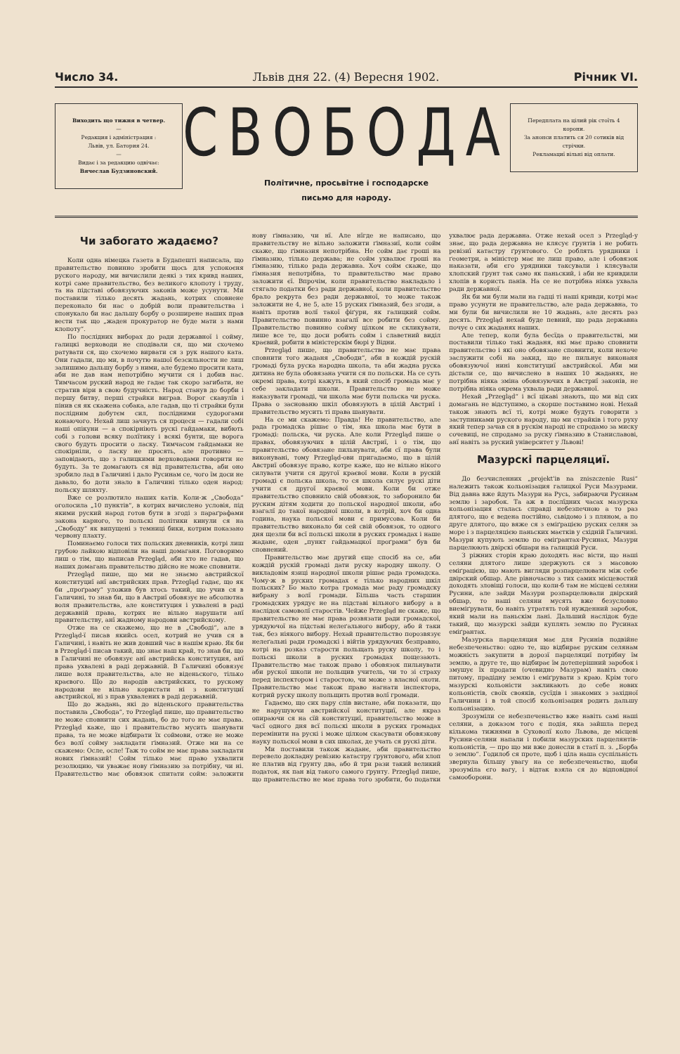Число 34. Львів дня 22. (4) Вересня 1902. Річник VI.
Виходить що тижня в четвер.
—
Редакция і адміністрация :
Львів, ул. Батория 24.
—
Видає і за редакцию одвічає:
Вячеслав Будзиновский.
СВОБОДА
Політичне, просьвітне і господарске
письмо для народу.
Передплата на цілий рік стоїть 4 корони.
За анонси платить ся 20 сотиків від стрічки.
Рекламациї вільні від оплати.
Чи забогато жадаємо?
Коли одна німецка ґазета в Будапешті написала, що правительство повинно зробити щось для успокоєня руского народу, ми вичислили деякі з тих кривд наших, котрі саме правительство, без великого клопоту і труду, та на підставі обовязуючих законів може усунути. Ми поставили тілько десять жадань, котрих сповнене переконало би нас о добрій воли правительства і спонукало би нас дальшу борбу о розширене наших прав вести так що „жаден прокуратор не буде мати з нами клопоту“.
По послідних виборах до ради державної і сойму, галицкі верховоди не сподівали ся, що ми схочемо ратувати ся, що схочемо вирвати ся з рук нашого ката. Они гадали, що ми, в почутю нашої безсильности не лиш залишимо дальшу борбу з ними, але будемо просити ката, аби не дав нам непотрібно мучити ся і добив нас. Тимчасом руский народ не гадає так скоро загибати, не стратив віри в свою будучність. Народ станув до борби і першу битву, перші страйки виграв. Ворог скавулїв і пінив ся як скажена собака, але гадав, що ті страйки були послідним добутєм сил, послідними судорогами конаючого. Нехай лиш зачнуть ся процеси — гадали собі наші опікуни — а спокірніють рускі гайдамаки, вибють собі з голови всяку полїтику і всякі бунти, ще ворога свого будуть просити о ласку. Тимчасом гайдамаки не спокірніли, о ласку не просять, але противно — заповідають, що з галицкими верховодами говорити не будуть. За те домагають ся від правительства, аби оно зробило лад в Галичині і дало Русинам се, чого їм доси не давало, бо доти знало в Галичині тілько оден народ: польску шляхту.
Вже се розлютило наших катів. Коли-ж „Свобода“ оголосила „10 пунктів“, в котрих вичислено условія, під якими руский народ готов бути в згоді з параґрафами закона карного, то польскі політики кинули ся на „Свободу“ як випущені з темниці бики, котрим показано червону плахту.
Поминаємо голоси тих польских дневників, котрі лиш грубою лайкою відповіли на наші домаганя. Поговоримо лиш о тім, що написав Przegląd, аби хто не гадав, що наших домагань правительство дійсно не може сповнити.
Przegląd пише, що ми не знаємо австрийскої конституциї анї австрийских прав. Przegląd гадає, що як би „проґраму“ уложив був хтось такий, що учив ся в Галичині, то знав би, що в Австриї обовязує не абсолютна воля правительства, але конституция і ухвалені в раді державній права, котрих не вільно нарушати анї правительству, анї жадному народови австрийскому.
Отже на се скажемо, що не в „Свободі“, але в Przegląd-ї писав якийсь осел, котрий не учив ся в Галичині, і навіть не жив довший час в нашім краю. Як би в Przegląd-ї писав такий, що знає наш край, то знав би, що в Галичині не обовязує анї австрийска конституция, анї права ухвалені в раді державній. В Галичині обовязує лише воля правительства, але не віденьского, тілько краєвого. Що до народів австрийских, то рускому народови не вільно користати ні з конституциї австрийскої, ні з прав ухвалених в раді державній.
Що до жадань, які до віденьского правительства поставила „Свобода“, то Przegląd пише, що правительство не може сповнити сих жадань, бо до того не має права. Przegląd каже, що і правительство мусить шанувати права, та не може відбирати їх соймови, отже не може без волї сойму закладати ґімназий. Отже ми на се скажемо: Осле, осле! Таж то сойм не має права закладати нових ґімназий! Сойм тілько має право ухвалити резолюцию, чи уважає нову ґімназию за потрібну, чи ні. Правительство має обовязок спитати сойм: заложити нову ґімназию, чи нї. Але нїгде не написано, що правительству не вільно заложити ґімназиї, коли сойм скаже, що ґімназия непотрібна. Не сойм дає гроші на ґімназию, тілько держава; не сойм ухвалює гроші на ґімназию, тілько рада державна. Хоч сойм скаже, що ґімназия непотрібна, то правительство має право заложити єї. Впрочім, коли правительство накладало і стягало податки без ради державної, коли правительство брало рекрута без ради державної, то може також заложити не 4, не 5, але 15 руских ґімназий, без згоди, а навіть против волї такої фіґури, як галицкий сойм. Правительство повинно взагалї все робити без сойму. Правительство повинно сойму цілком не скликувати, лише все те, що доси робить сойм і славетний виділ краєвий, робити в міністерскім бюрі у Відни.
Przegląd пише, що правительство не має права сповнити того жаданя „Свободи“, аби в кождій рускій громаді була руска народна школа, та аби жадна руска дитина не була обовязана учити ся по польски. На се суть окремі права, котрі кажуть, в який спосіб громада має у себе закладати школи. Правительство не може наказувати громаді, чи школа має бути польска чи руска. Права о заснованю шкіл обовязують в цілій Австриї і правительство мусить ті права шанувати.
На се ми скажемо: Правда! Не правительство, але рада громадска рішає о тім, яка школа має бути в громаді: польска, чи руска. Але коли Przegląd пише о правах, обовязуючих в цілій Австриї, і о тім, що правительство обовязане пильнувати, аби сї права були виконувані, тому Przegląd-ови пригадаємо, що в цілій Австриї обовязує право, котре каже, що не вільно нікого силувати учити ся другої краєвої мови. Коли в рускій громаді є польска школа, то ся школа силує рускі діти учити ся другої краєвої мови. Коли би отже правительство сповнило свій обовязок, то заборонило би руским дітям ходити до польскої народної школи, або взагалї до такої народної школи, в котрій, хоч би одна година, наука польскої мови є примусова. Коли би правительство виконало би сей свій обовязок, то одного дня щезли би всї польскі школи в руских громадах і наше жаданє, оден „пункт гайдамацкої проґрами“ був би сповнений.
Правительство має другий єще спосіб на се, аби кождій рускій громаді дати руску народну школу. О викладовім язиці народної школи рішає рада громадска. Чому-ж в руских громадах є тілько народних шкіл польских? Бо мало котра громада має раду громадску вибрану з волї громади. Більша часть старшин громадских урядує не на підставі вільного вибору а в наслідок самоволї старостів. Чейже Przegląd не скаже, що правительство не має права розвязати ради громадскої, урядуючої на підставі нелеґального вибору, або й таки так, без ніякого вибору. Нехай правительство порозвязує нелеґальні ради громадскі і війтів урядуючих безправно, котрі на розказ старости польщать руску школу, то і польскі школи в руских громадах пощезають. Правительство має також право і обовязок пильнувати аби рускої школи не польщив учитель, чи то зі страху перед інспектором і старостою, чи може з власної охоти. Правительство має також право нагнати інспектора, котрий руску школу польщить против волї громади.
Гадаємо, що сих пару слів вистане, аби показати, що не нарушуючи австрийскої конституциї, але якраз опираючи ся на сїй конституциї, правительство може в часї одного дня всї польскі школи в руских громадах перемінити на рускі і може цілком скасувати обовязкову науку польскої мови в сих школах, де учать ся рускі діти.
Ми поставили також жаданє, аби правительство перевело докладну ревізию катастру ґрунтового, аби хлоп не платив від ґрунту два, або й три рази такий великий податок, як пан від такого самого ґрунту. Przegląd пише, що правительство не має права того зробити, бо податки ухвалює рада державна. Отже нехай осел з Przegląd-у знає, що рада державна не клясує ґрунтів і не робить ревізиї катастру ґрунтового. Се роблять урядники і ґеометри, а міністер має не лиш право, але і обовязок наказати, аби єго урядники таксували і клясували хлопский ґрунт так само як паньский, і аби не кривдили хлопів в користь панів. На се не потрібна ніяка ухвала ради державної.
Як би ми були мали на гадці ті наші кривди, котрі має право усунути не правительство, але рада державна, то ми були би вичислили не 10 жадань, але десять раз десять. Przegląd нехай буде певний, що рада державна почує о сих жаданях наших.
Але тепер, коли була бесїда о правительстві, ми поставили тілько такі жаданя, які має право сповнити правительство і які оно обовязане сповнити, коли нехоче заслужити собі на закид, що не пильнує виконаня обовязуючої нині конституциї австрийскої. Аби ми дістали се, що вичислено в наших 10 жаданях, не потрібна ніяка зміна обовязуючих в Австриї законів, не потрібна ніяка окрема ухвала ради державної.
Нехай „Przegląd“ і всї цікаві знають, що ми від сих домагань не відступимо, а скорше поставимо нові. Нехай також знають всї ті, котрі може будуть говорити з заступниками руского народу, що ми страйків і того руху який тепер зачав ся в рускім народі не спродамо за миску сочевиці, не спродамо за руску ґімназию в Станиславові, анї навіть за руский університет у Львові!
Мазурскі парцеляциї.
До безчисленних „projekt'ів na zniszczenie Rusi“ належить також кольонізация галицкої Руси Мазурами. Від давна вже йдуть Мазури на Русь, забираючи Русинам землю і заробок. Та аж в послїдних часах мазурска кольонізация сталась справді небезпечною а то раз длятого, що є ведена постійно, сьвідомо і з пляном, а по друге длятого, що вяже ся з еміґрацією руских селян за море і з парцеляцією паньских маєтків у східній Галичині. Мазури купують землю по еміґрантах-Русинах, Мазури парцелюють двірскі обшари на галицкій Руси.
З ріжних сторін краю доходять нас вісти, що наші селяни длятого лише здержують ся з масовою еміґрацією, що мають вигляди розпарцелювати між себе двірский обшар. Але рівночасно з тих самих місцевостий доходять зловіщі голоси, що коли-б там не місцеві селяни Русини, але зайди Мазури розпарцелювали двірский обшар, то наші селяни мусять вже безусловно виеміґрувати, бо навіть утратять той нужденний заробок, який мали на паньскім лані. Дальший наслідок буде такий, що мазурскі зайди куплять землю по Русинах еміґрантах.
Мазурска парцеляция має для Русинів подвійне небезпеченьство: одно те, що відбирає руским селянам можність закупити в дорозї парцеляциї потрібну їм землю, а друге те, що відбирає їм дотеперішний заробок і змушує їх продати (очевидно Мазурам) навіть свою питому, прадідну землю і еміґрувати з краю. Крім того мазурскі кольоністи закликають до себе нових кольоністів, своїх свояків, сусїдів і знакомих з західної Галичини і в той спосіб кольонізация родить дальшу кольонізацию.
Зрозуміли се небезпеченьство вже навіть самі наші селяни, а доказом того є подія, яка зайшла перед кількома тижнями в Суховолї коло Львова, де місцеві Русини-селяни напали і побили мазурских парцелянтів-кольоністів, — про що ми вже донесли в статї п. з. „Борба о землю“. Годилоб ся проте, щоб і ціла наша суспільність звернула більшу увагу на се небезпеченьство, щоби зрозуміла єго вагу, і відтак взяла ся до відповідної самооборони.